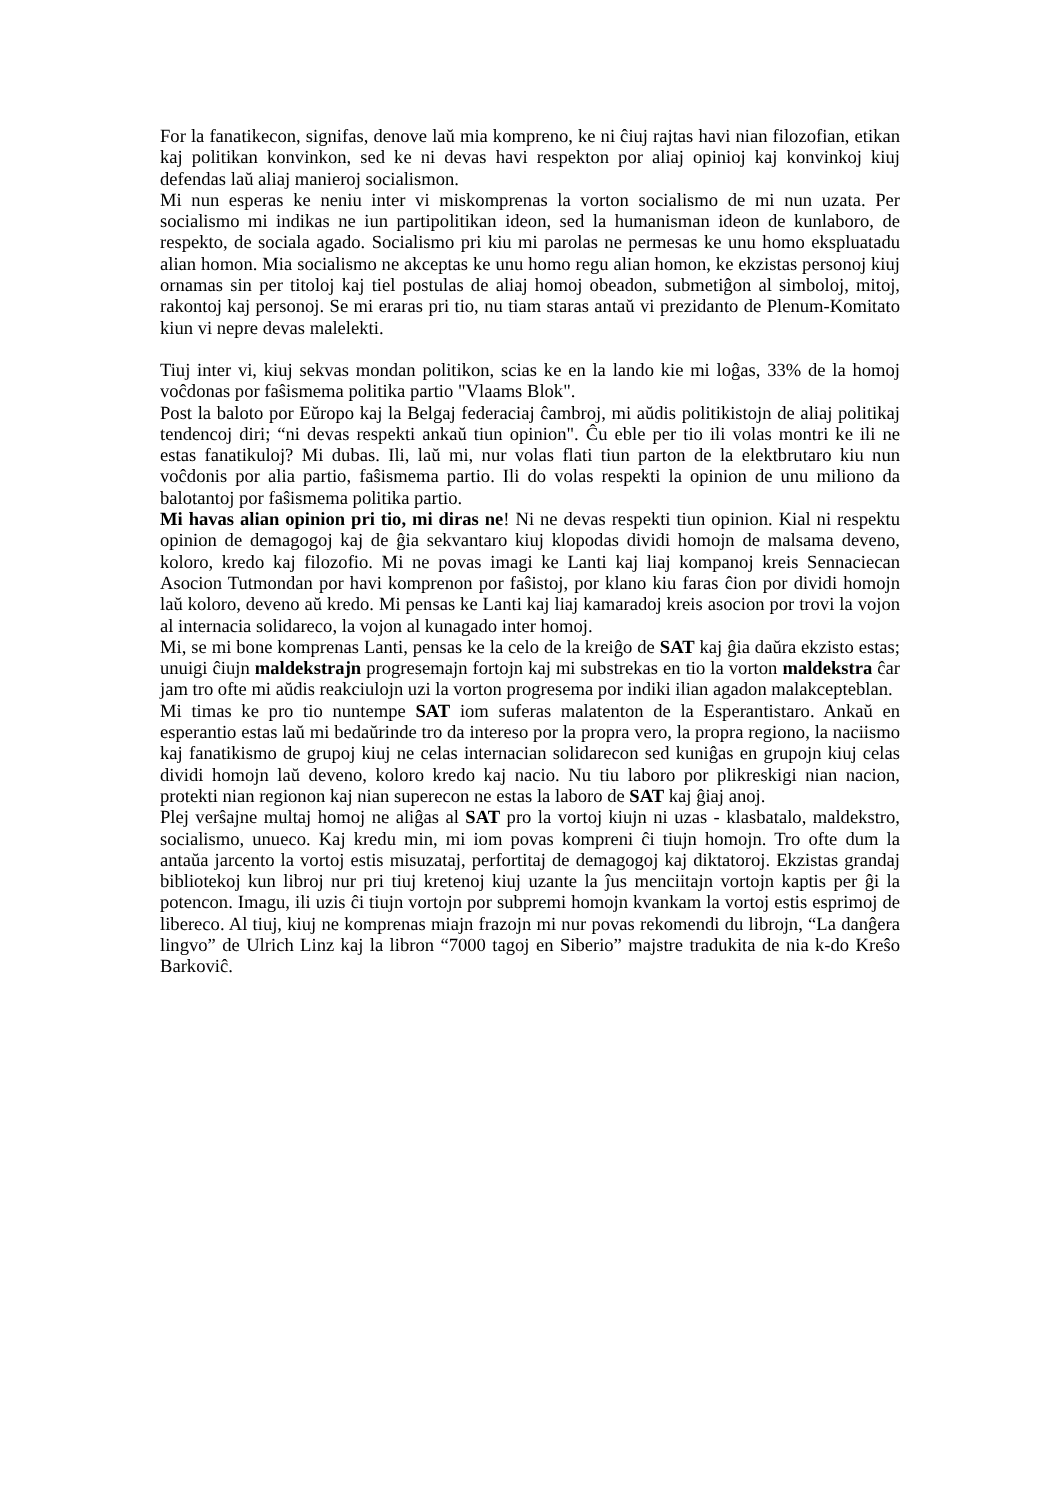For la fanatikecon, signifas, denove laŭ mia kompreno, ke ni ĉiuj rajtas havi nian filozofian, etikan kaj politikan konvinkon, sed ke ni devas havi respekton por aliaj opinioj kaj konvinkoj kiuj defendas laŭ aliaj manieroj socialismon.
Mi nun esperas ke neniu inter vi miskomprenas la vorton socialismo de mi nun uzata. Per socialismo mi indikas ne iun partipolitikan ideon, sed la humanisman ideon de kunlaboro, de respekto, de sociala agado. Socialismo pri kiu mi parolas ne permesas ke unu homo ekspluatadu alian homon. Mia socialismo ne akceptas ke unu homo regu alian homon, ke ekzistas personoj kiuj ornamas sin per titoloj kaj tiel postulas de aliaj homoj obeadon, submetiĝon al simboloj, mitoj, rakontoj kaj personoj. Se mi eraras pri tio, nu tiam staras antaŭ vi prezidanto de Plenum-Komitato kiun vi nepre devas malelekti.
Tiuj inter vi, kiuj sekvas mondan politikon, scias ke en la lando kie mi loĝas, 33% de la homoj voĉdonas por faŝismema politika partio "Vlaams Blok".
Post la baloto por Eŭropo kaj la Belgaj federaciaj ĉambroj, mi aŭdis politikistojn de aliaj politikaj tendencoj diri; “ni devas respekti ankaŭ tiun opinion". Ĉu eble per tio ili volas montri ke ili ne estas fanatikuloj? Mi dubas. Ili, laŭ mi, nur volas flati tiun parton de la elektbrutaro kiu nun voĉdonis por alia partio, faŝismema partio. Ili do volas respekti la opinion de unu miliono da balotantoj por faŝismema politika partio.
Mi havas alian opinion pri tio, mi diras ne! Ni ne devas respekti tiun opinion. Kial ni respektu opinion de demagogoj kaj de ĝia sekvantaro kiuj klopodas dividi homojn de malsama deveno, koloro, kredo kaj filozofio. Mi ne povas imagi ke Lanti kaj liaj kompanoj kreis Sennaciecan Asocion Tutmondan por havi komprenon por faŝistoj, por klano kiu faras ĉion por dividi homojn laŭ koloro, deveno aŭ kredo. Mi pensas ke Lanti kaj liaj kamaradoj kreis asocion por trovi la vojon al internacia solidareco, la vojon al kunagado inter homoj.
Mi, se mi bone komprenas Lanti, pensas ke la celo de la kreiĝo de SAT kaj ĝia daŭra ekzisto estas; unuigi ĉiujn maldekstrajn progresemajn fortojn kaj mi substrekas en tio la vorton maldekstra ĉar jam tro ofte mi aŭdis reakciulojn uzi la vorton progresema por indiki ilian agadon malakcepteblan.
Mi timas ke pro tio nuntempe SAT iom suferas malatenton de la Esperantistaro. Ankaŭ en esperantio estas laŭ mi bedaŭrinde tro da intereso por la propra vero, la propra regiono, la naciismo kaj fanatikismo de grupoj kiuj ne celas internacian solidarecon sed kuniĝas en grupojn kiuj celas dividi homojn laŭ deveno, koloro kredo kaj nacio. Nu tiu laboro por plikreskigi nian nacion, protekti nian regionon kaj nian superecon ne estas la laboro de SAT kaj ĝiaj anoj.
Plej verŝajne multaj homoj ne aliĝas al SAT pro la vortoj kiujn ni uzas - klasbatalo, maldekstro, socialismo, unueco. Kaj kredu min, mi iom povas kompreni ĉi tiujn homojn. Tro ofte dum la antaŭa jarcento la vortoj estis misuzataj, perfortitaj de demagogoj kaj diktatoroj. Ekzistas grandaj bibliotekoj kun libroj nur pri tiuj kretenoj kiuj uzante la ĵus menciitajn vortojn kaptis per ĝi la potencon. Imagu, ili uzis ĉi tiujn vortojn por subpremi homojn kvankam la vortoj estis esprimoj de libereco. Al tiuj, kiuj ne komprenas miajn frazojn mi nur povas rekomendi du librojn, “La danĝera lingvo” de Ulrich Linz kaj la libron “7000 tagoj en Siberio” majstre tradukita de nia k-do Kreŝo Barkoviĉ.